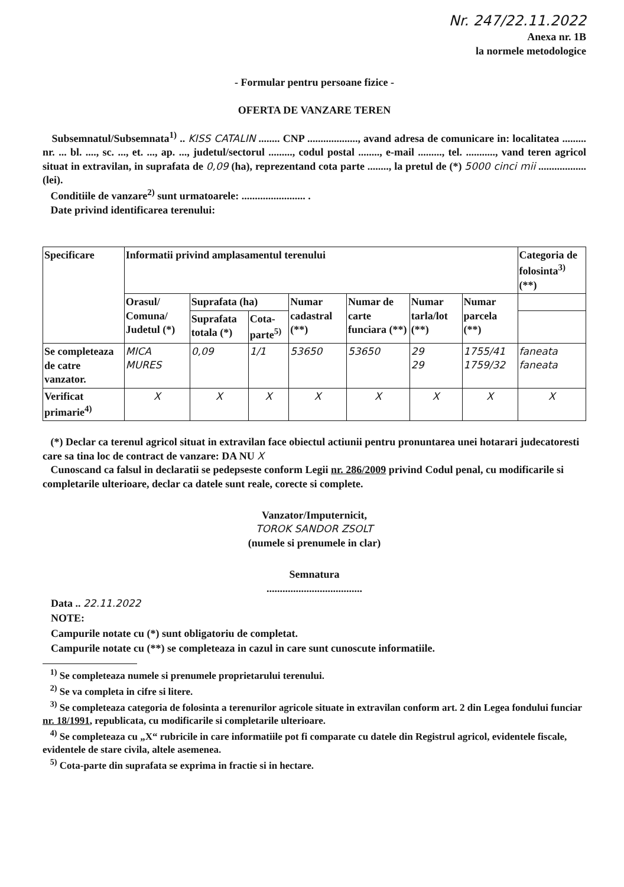Nr. 247/22.11.2022
Anexa nr. 1B
la normele metodologice
- Formular pentru persoane fizice -
OFERTA DE VANZARE TEREN
Subsemnatul/Subsemnata<sup>1)</sup> .. KISS CATALIN ........ CNP ..................., avand adresa de comunicare in: localitatea ......... nr. ... bl. ...., sc. ..., et. ..., ap. ..., judetul/sectorul ........., codul postal ........, e-mail ........., tel. ..........., vand teren agricol situat in extravilan, in suprafata de 0,09 (ha), reprezentand cota parte ........, la pretul de (*) 5000 cinci mii .................. (lei).
Conditiile de vanzare<sup>2)</sup> sunt urmatoarele: ........................ .
Date privind identificarea terenului:
| Specificare | Informatii privind amplasamentul terenului | | | | | | | Categoria de folosinta<sup>3)</sup> (**) |
| --- | --- | --- | --- | --- | --- | --- | --- | --- |
| | Orasul/ Comuna/ Judetul (*) | Suprafata (ha) | | Numar cadastral (**) | Numar de carte funciara (**) | Numar tarla/lot (**) | Numar parcela (**) | |
| | | Suprafata totala (*) | Cota-parte<sup>5)</sup> | | | | | |
| Se completeaza de catre vanzator. | MICA MURES | 0,09 | 1/1 | 53650 | 53650 | 29 29 | 1755/41 1759/32 | faneata faneata |
| Verificat primarie<sup>4)</sup> | X | X | X | X | X | X | X | X |
(*) Declar ca terenul agricol situat in extravilan face obiectul actiunii pentru pronuntarea unei hotarari judecatoresti care sa tina loc de contract de vanzare: DA NU X
Cunoscand ca falsul in declaratii se pedepseste conform Legii nr. 286/2009 privind Codul penal, cu modificarile si completarile ulterioare, declar ca datele sunt reale, corecte si complete.
Vanzator/Imputernicit,
TOROK SANDOR ZSOLT
(numele si prenumele in clar)
Semnatura
....................................
Data .. 22.11.2022
NOTE:
Campurile notate cu (*) sunt obligatoriu de completat.
Campurile notate cu (**) se completeaza in cazul in care sunt cunoscute informatiile.
<sup>1)</sup> Se completeaza numele si prenumele proprietarului terenului.
<sup>2)</sup> Se va completa in cifre si litere.
<sup>3)</sup> Se completeaza categoria de folosinta a terenurilor agricole situate in extravilan conform art. 2 din Legea fondului funciar nr. 18/1991, republicata, cu modificarile si completarile ulterioare.
<sup>4)</sup> Se completeaza cu „X“ rubricile in care informatiile pot fi comparate cu datele din Registrul agricol, evidentele fiscale, evidentele de stare civila, altele asemenea.
<sup>5)</sup> Cota-parte din suprafata se exprima in fractie si in hectare.